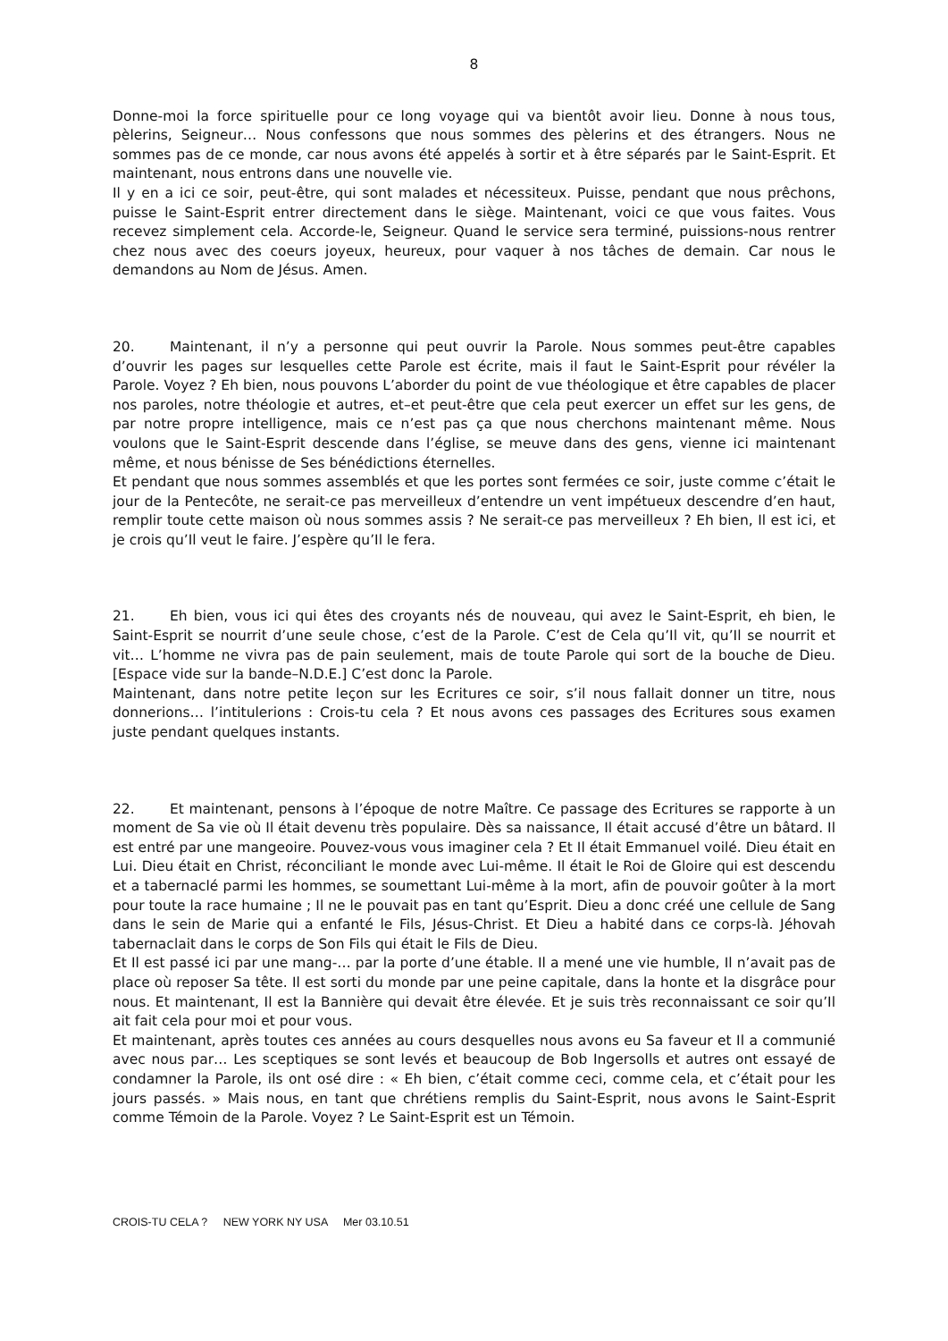8
Donne-moi la force spirituelle pour ce long voyage qui va bientôt avoir lieu. Donne à nous tous, pèlerins, Seigneur… Nous confessons que nous sommes des pèlerins et des étrangers. Nous ne sommes pas de ce monde, car nous avons été appelés à sortir et à être séparés par le Saint-Esprit. Et maintenant, nous entrons dans une nouvelle vie.
Il y en a ici ce soir, peut-être, qui sont malades et nécessiteux. Puisse, pendant que nous prêchons, puisse le Saint-Esprit entrer directement dans le siège. Maintenant, voici ce que vous faites. Vous recevez simplement cela. Accorde-le, Seigneur. Quand le service sera terminé, puissions-nous rentrer chez nous avec des coeurs joyeux, heureux, pour vaquer à nos tâches de demain. Car nous le demandons au Nom de Jésus. Amen.
20. Maintenant, il n’y a personne qui peut ouvrir la Parole. Nous sommes peut-être capables d’ouvrir les pages sur lesquelles cette Parole est écrite, mais il faut le Saint-Esprit pour révéler la Parole. Voyez ? Eh bien, nous pouvons L’aborder du point de vue théologique et être capables de placer nos paroles, notre théologie et autres, et–et peut-être que cela peut exercer un effet sur les gens, de par notre propre intelligence, mais ce n’est pas ça que nous cherchons maintenant même. Nous voulons que le Saint-Esprit descende dans l’église, se meuve dans des gens, vienne ici maintenant même, et nous bénisse de Ses bénédictions éternelles.
Et pendant que nous sommes assemblés et que les portes sont fermées ce soir, juste comme c’était le jour de la Pentecôte, ne serait-ce pas merveilleux d’entendre un vent impétueux descendre d’en haut, remplir toute cette maison où nous sommes assis ? Ne serait-ce pas merveilleux ? Eh bien, Il est ici, et je crois qu’Il veut le faire. J’espère qu’Il le fera.
21. Eh bien, vous ici qui êtes des croyants nés de nouveau, qui avez le Saint-Esprit, eh bien, le Saint-Esprit se nourrit d’une seule chose, c’est de la Parole. C’est de Cela qu’Il vit, qu’Il se nourrit et vit… L’homme ne vivra pas de pain seulement, mais de toute Parole qui sort de la bouche de Dieu. [Espace vide sur la bande–N.D.E.] C’est donc la Parole.
Maintenant, dans notre petite leçon sur les Ecritures ce soir, s’il nous fallait donner un titre, nous donnerions… l’intitulerions : Crois-tu cela ? Et nous avons ces passages des Ecritures sous examen juste pendant quelques instants.
22. Et maintenant, pensons à l’époque de notre Maître. Ce passage des Ecritures se rapporte à un moment de Sa vie où Il était devenu très populaire. Dès sa naissance, Il était accusé d’être un bâtard. Il est entré par une mangeoire. Pouvez-vous vous imaginer cela ? Et Il était Emmanuel voilé. Dieu était en Lui. Dieu était en Christ, réconciliant le monde avec Lui-même. Il était le Roi de Gloire qui est descendu et a tabernaclé parmi les hommes, se soumettant Lui-même à la mort, afin de pouvoir goûter à la mort pour toute la race humaine ; Il ne le pouvait pas en tant qu’Esprit. Dieu a donc créé une cellule de Sang dans le sein de Marie qui a enfanté le Fils, Jésus-Christ. Et Dieu a habité dans ce corps-là. Jéhovah tabernaclait dans le corps de Son Fils qui était le Fils de Dieu.
Et Il est passé ici par une mang-… par la porte d’une étable. Il a mené une vie humble, Il n’avait pas de place où reposer Sa tête. Il est sorti du monde par une peine capitale, dans la honte et la disgrâce pour nous. Et maintenant, Il est la Bannière qui devait être élevée. Et je suis très reconnaissant ce soir qu’Il ait fait cela pour moi et pour vous.
Et maintenant, après toutes ces années au cours desquelles nous avons eu Sa faveur et Il a communié avec nous par… Les sceptiques se sont levés et beaucoup de Bob Ingersolls et autres ont essayé de condamner la Parole, ils ont osé dire : « Eh bien, c’était comme ceci, comme cela, et c’était pour les jours passés. » Mais nous, en tant que chrétiens remplis du Saint-Esprit, nous avons le Saint-Esprit comme Témoin de la Parole. Voyez ? Le Saint-Esprit est un Témoin.
CROIS-TU CELA ? NEW YORK NY USA Mer 03.10.51